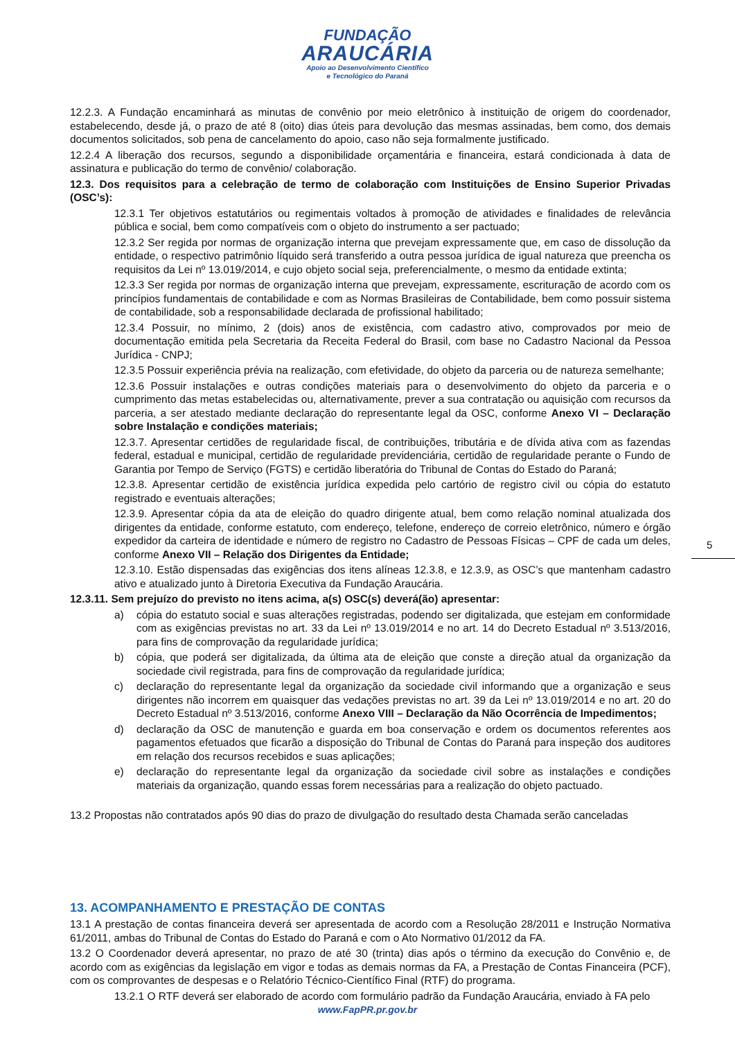FUNDAÇÃO
ARAUCÁRIA
Apoio ao Desenvolvimento Científico
e Tecnológico do Paraná
12.2.3. A Fundação encaminhará as minutas de convênio por meio eletrônico à instituição de origem do coordenador, estabelecendo, desde já, o prazo de até 8 (oito) dias úteis para devolução das mesmas assinadas, bem como, dos demais documentos solicitados, sob pena de cancelamento do apoio, caso não seja formalmente justificado.
12.2.4 A liberação dos recursos, segundo a disponibilidade orçamentária e financeira, estará condicionada à data de assinatura e publicação do termo de convênio/ colaboração.
12.3. Dos requisitos para a celebração de termo de colaboração com Instituições de Ensino Superior Privadas (OSC’s):
12.3.1 Ter objetivos estatutários ou regimentais voltados à promoção de atividades e finalidades de relevância pública e social, bem como compatíveis com o objeto do instrumento a ser pactuado;
12.3.2 Ser regida por normas de organização interna que prevejam expressamente que, em caso de dissolução da entidade, o respectivo patrimônio líquido será transferido a outra pessoa jurídica de igual natureza que preencha os requisitos da Lei nº 13.019/2014, e cujo objeto social seja, preferencialmente, o mesmo da entidade extinta;
12.3.3 Ser regida por normas de organização interna que prevejam, expressamente, escrituração de acordo com os princípios fundamentais de contabilidade e com as Normas Brasileiras de Contabilidade, bem como possuir sistema de contabilidade, sob a responsabilidade declarada de profissional habilitado;
12.3.4 Possuir, no mínimo, 2 (dois) anos de existência, com cadastro ativo, comprovados por meio de documentação emitida pela Secretaria da Receita Federal do Brasil, com base no Cadastro Nacional da Pessoa Jurídica - CNPJ;
12.3.5 Possuir experiência prévia na realização, com efetividade, do objeto da parceria ou de natureza semelhante;
12.3.6 Possuir instalações e outras condições materiais para o desenvolvimento do objeto da parceria e o cumprimento das metas estabelecidas ou, alternativamente, prever a sua contratação ou aquisição com recursos da parceria, a ser atestado mediante declaração do representante legal da OSC, conforme Anexo VI – Declaração sobre Instalação e condições materiais;
12.3.7. Apresentar certidões de regularidade fiscal, de contribuições, tributária e de dívida ativa com as fazendas federal, estadual e municipal, certidão de regularidade previdenciária, certidão de regularidade perante o Fundo de Garantia por Tempo de Serviço (FGTS) e certidão liberatória do Tribunal de Contas do Estado do Paraná;
12.3.8. Apresentar certidão de existência jurídica expedida pelo cartório de registro civil ou cópia do estatuto registrado e eventuais alterações;
12.3.9. Apresentar cópia da ata de eleição do quadro dirigente atual, bem como relação nominal atualizada dos dirigentes da entidade, conforme estatuto, com endereço, telefone, endereço de correio eletrônico, número e órgão expedidor da carteira de identidade e número de registro no Cadastro de Pessoas Físicas – CPF de cada um deles, conforme Anexo VII – Relação dos Dirigentes da Entidade;
12.3.10. Estão dispensadas das exigências dos itens alíneas 12.3.8, e 12.3.9, as OSC’s que mantenham cadastro ativo e atualizado junto à Diretoria Executiva da Fundação Araucária.
12.3.11. Sem prejuízo do previsto no itens acima, a(s) OSC(s) deverá(ão) apresentar:
a) cópia do estatuto social e suas alterações registradas, podendo ser digitalizada, que estejam em conformidade com as exigências previstas no art. 33 da Lei nº 13.019/2014 e no art. 14 do Decreto Estadual nº 3.513/2016, para fins de comprovação da regularidade jurídica;
b) cópia, que poderá ser digitalizada, da última ata de eleição que conste a direção atual da organização da sociedade civil registrada, para fins de comprovação da regularidade jurídica;
c) declaração do representante legal da organização da sociedade civil informando que a organização e seus dirigentes não incorrem em quaisquer das vedações previstas no art. 39 da Lei nº 13.019/2014 e no art. 20 do Decreto Estadual nº 3.513/2016, conforme Anexo VIII – Declaração da Não Ocorrência de Impedimentos;
d) declaração da OSC de manutenção e guarda em boa conservação e ordem os documentos referentes aos pagamentos efetuados que ficarão a disposição do Tribunal de Contas do Paraná para inspeção dos auditores em relação dos recursos recebidos e suas aplicações;
e) declaração do representante legal da organização da sociedade civil sobre as instalações e condições materiais da organização, quando essas forem necessárias para a realização do objeto pactuado.
13.2 Propostas não contratados após 90 dias do prazo de divulgação do resultado desta Chamada serão canceladas
13. ACOMPANHAMENTO E PRESTAÇÃO DE CONTAS
13.1 A prestação de contas financeira deverá ser apresentada de acordo com a Resolução 28/2011 e Instrução Normativa 61/2011, ambas do Tribunal de Contas do Estado do Paraná e com o Ato Normativo 01/2012 da FA.
13.2 O Coordenador deverá apresentar, no prazo de até 30 (trinta) dias após o término da execução do Convênio e, de acordo com as exigências da legislação em vigor e todas as demais normas da FA, a Prestação de Contas Financeira (PCF), com os comprovantes de despesas e o Relatório Técnico-Científico Final (RTF) do programa.
13.2.1 O RTF deverá ser elaborado de acordo com formulário padrão da Fundação Araucária, enviado à FA pelo
5
www.FapPR.pr.gov.br